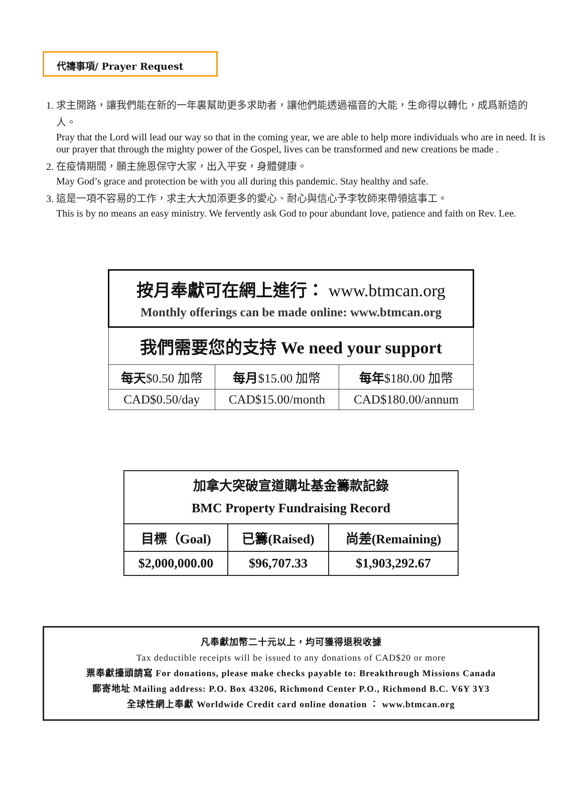代禱事項/ Prayer Request
1. 求主開路，讓我們能在新的一年裏幫助更多求助者，讓他們能透過福音的大能，生命得以轉化，成爲新造的人。
Pray that the Lord will lead our way so that in the coming year, we are able to help more individuals who are in need. It is our prayer that through the mighty power of the Gospel, lives can be transformed and new creations be made .
2. 在疫情期間，願主施恩保守大家，出入平安，身體健康。
May God’s grace and protection be with you all during this pandemic. Stay healthy and safe.
3. 這是一項不容易的工作，求主大大加添更多的愛心、耐心與信心予李牧師來帶領這事工。
This is by no means an easy ministry. We fervently ask God to pour abundant love, patience and faith on Rev. Lee.
| 按月奉獻可在網上進行： www.btmcan.org Monthly offerings can be made online: www.btmcan.org | | |
| 我們需要您的支持 We need your support | | |
| 每天 $0.50 加幣 | 每月 $15.00 加幣 | 每年 $180.00 加幣 |
| CAD$0.50/day | CAD$15.00/month | CAD$180.00/annum |
| 加拿大突破宣道購址基金籌款記錄 BMC Property Fundraising Record | | |
| 目標（Goal) | 已籌(Raised) | 尚差(Remaining) |
| $2,000,000.00 | $96,707.33 | $1,903,292.67 |
凡奉獻加幣二十元以上，均可獲得退稅收據
Tax deductible receipts will be issued to any donations of CAD$20 or more
票奉獻擡頭請寫 For donations, please make checks payable to: Breakthrough Missions Canada
郵寄地址 Mailing address: P.O. Box 43206, Richmond Center P.O., Richmond B.C. V6Y 3Y3
全球性網上奉獻 Worldwide Credit card online donation ： www.btmcan.org